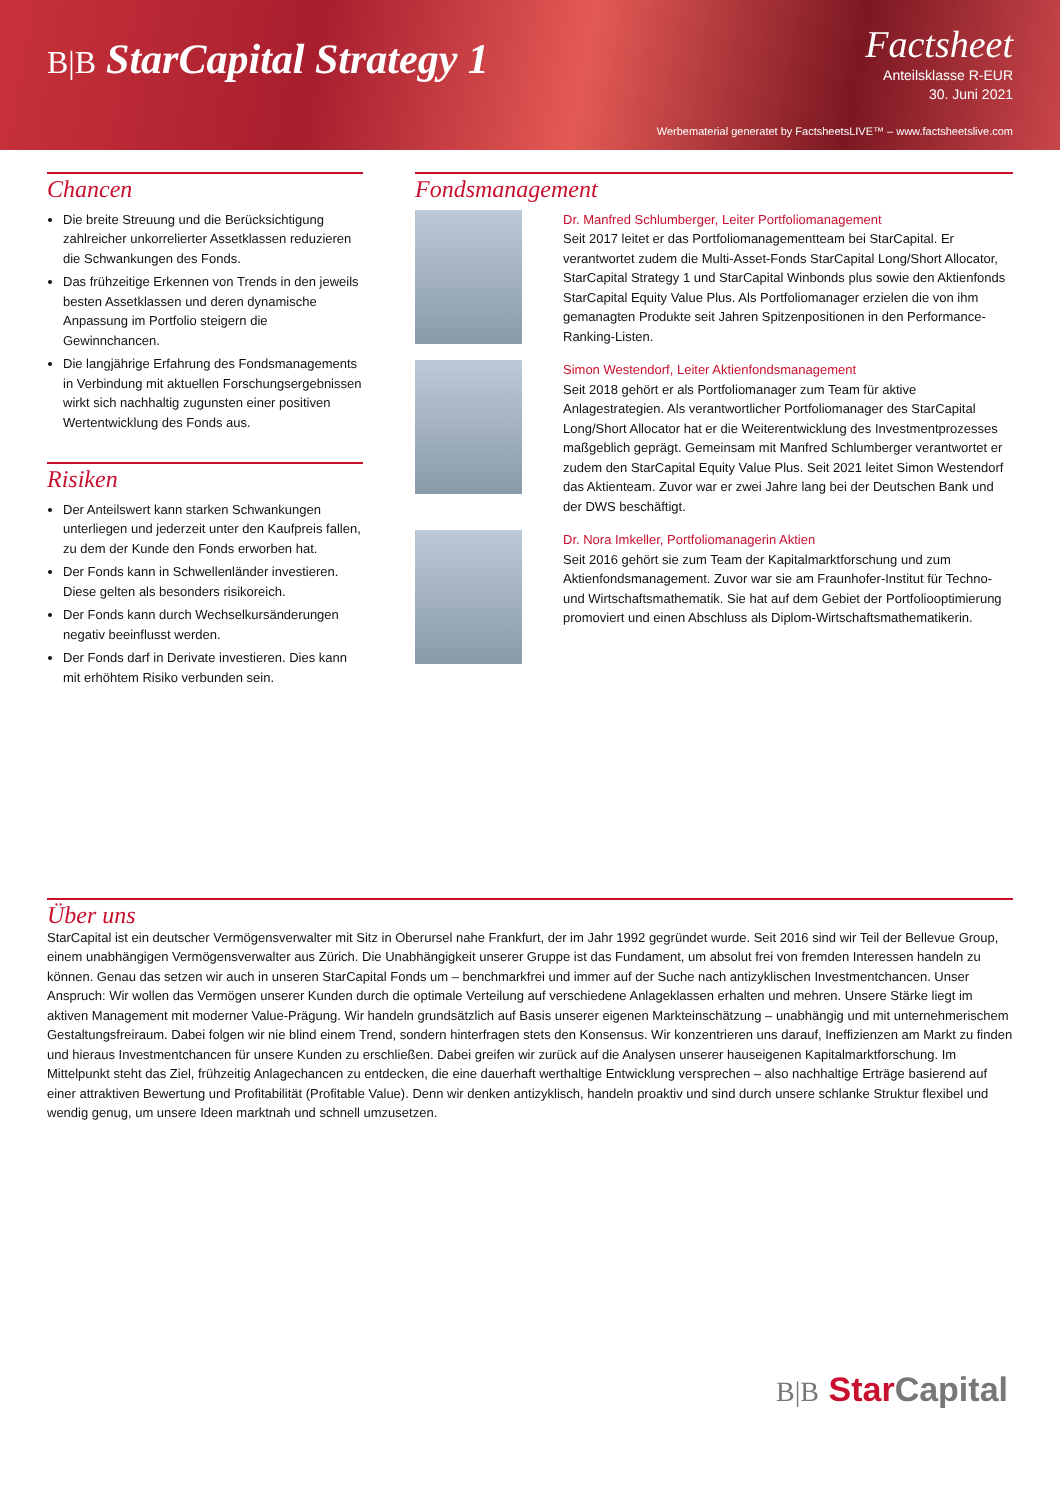B|B StarCapital Strategy 1
Factsheet
Anteilsklasse R-EUR
30. Juni 2021
Werbematerial generatet by FactsheetsLIVE™ – www.factsheetslive.com
Chancen
Die breite Streuung und die Berücksichtigung zahlreicher unkorrelierter Assetklassen reduzieren die Schwankungen des Fonds.
Das frühzeitige Erkennen von Trends in den jeweils besten Assetklassen und deren dynamische Anpassung im Portfolio steigern die Gewinnchancen.
Die langjährige Erfahrung des Fondsmanagements in Verbindung mit aktuellen Forschungsergebnissen wirkt sich nachhaltig zugunsten einer positiven Wertentwicklung des Fonds aus.
Risiken
Der Anteilswert kann starken Schwankungen unterliegen und jederzeit unter den Kaufpreis fallen, zu dem der Kunde den Fonds erworben hat.
Der Fonds kann in Schwellenländer investieren. Diese gelten als besonders risikoreich.
Der Fonds kann durch Wechselkursänderungen negativ beeinflusst werden.
Der Fonds darf in Derivate investieren. Dies kann mit erhöhtem Risiko verbunden sein.
Fondsmanagement
Dr. Manfred Schlumberger, Leiter Portfoliomanagement
Seit 2017 leitet er das Portfoliomanagementteam bei StarCapital. Er verantwortet zudem die Multi-Asset-Fonds StarCapital Long/Short Allocator, StarCapital Strategy 1 und StarCapital Winbonds plus sowie den Aktienfonds StarCapital Equity Value Plus. Als Portfoliomanager erzielen die von ihm gemanagten Produkte seit Jahren Spitzenpositionen in den Performance-Ranking-Listen.
Simon Westendorf, Leiter Aktienfondsmanagement
Seit 2018 gehört er als Portfoliomanager zum Team für aktive Anlagestrategien. Als verantwortlicher Portfoliomanager des StarCapital Long/Short Allocator hat er die Weiterentwicklung des Investmentprozesses maßgeblich geprägt. Gemeinsam mit Manfred Schlumberger verantwortet er zudem den StarCapital Equity Value Plus. Seit 2021 leitet Simon Westendorf das Aktienteam. Zuvor war er zwei Jahre lang bei der Deutschen Bank und der DWS beschäftigt.
Dr. Nora Imkeller, Portfoliomanagerin Aktien
Seit 2016 gehört sie zum Team der Kapitalmarktforschung und zum Aktienfondsmanagement. Zuvor war sie am Fraunhofer-Institut für Techno- und Wirtschaftsmathematik. Sie hat auf dem Gebiet der Portfoliooptimierung promoviert und einen Abschluss als Diplom-Wirtschaftsmathematikerin.
Über uns
StarCapital ist ein deutscher Vermögensverwalter mit Sitz in Oberursel nahe Frankfurt, der im Jahr 1992 gegründet wurde. Seit 2016 sind wir Teil der Bellevue Group, einem unabhängigen Vermögensverwalter aus Zürich. Die Unabhängigkeit unserer Gruppe ist das Fundament, um absolut frei von fremden Interessen handeln zu können. Genau das setzen wir auch in unseren StarCapital Fonds um – benchmarkfrei und immer auf der Suche nach antizyklischen Investmentchancen. Unser Anspruch: Wir wollen das Vermögen unserer Kunden durch die optimale Verteilung auf verschiedene Anlageklassen erhalten und mehren. Unsere Stärke liegt im aktiven Management mit moderner Value-Prägung. Wir handeln grundsätzlich auf Basis unserer eigenen Markteinschätzung – unabhängig und mit unternehmerischem Gestaltungsfreiraum. Dabei folgen wir nie blind einem Trend, sondern hinterfragen stets den Konsensus. Wir konzentrieren uns darauf, Ineffizienzen am Markt zu finden und hieraus Investmentchancen für unsere Kunden zu erschließen. Dabei greifen wir zurück auf die Analysen unserer hauseigenen Kapitalmarktforschung. Im Mittelpunkt steht das Ziel, frühzeitig Anlagechancen zu entdecken, die eine dauerhaft werthaltige Entwicklung versprechen – also nachhaltige Erträge basierend auf einer attraktiven Bewertung und Profitabilität (Profitable Value). Denn wir denken antizyklisch, handeln proaktiv und sind durch unsere schlanke Struktur flexibel und wendig genug, um unsere Ideen marktnah und schnell umzusetzen.
B|B Star Capital